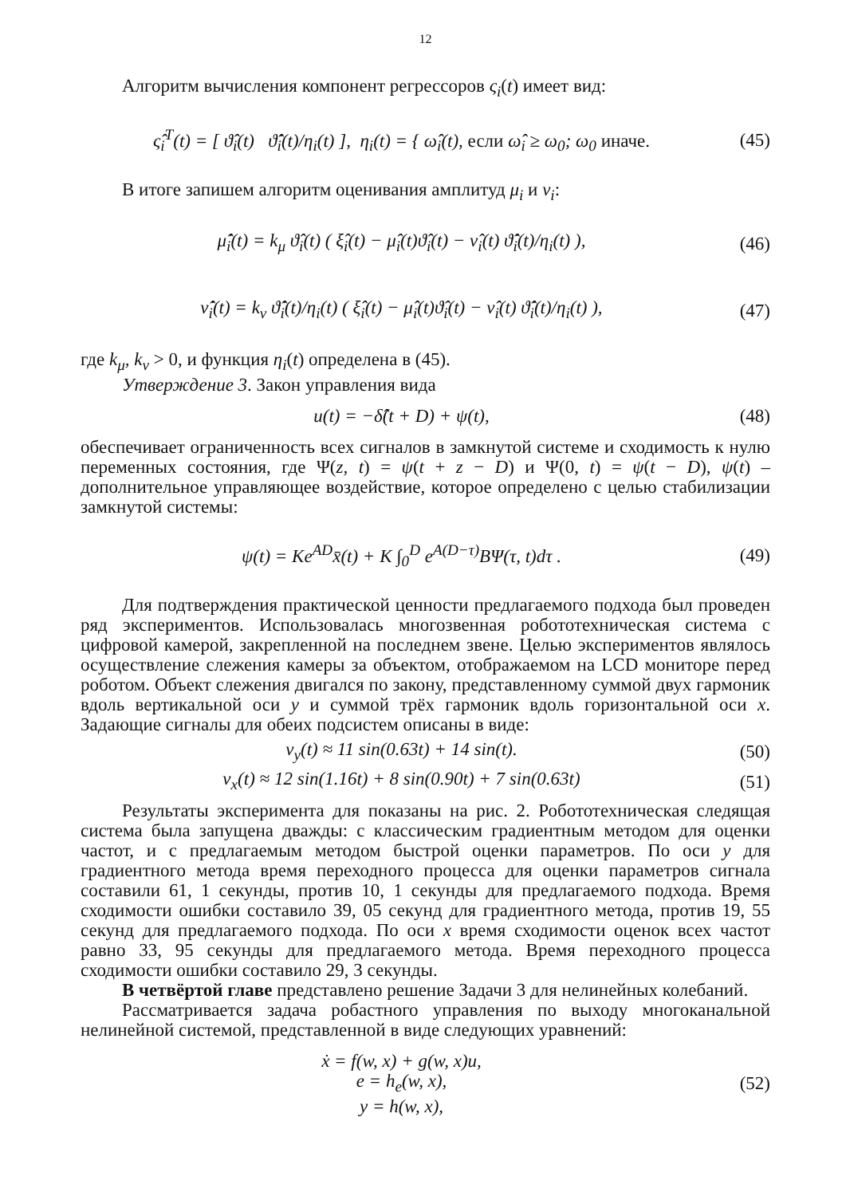12
Алгоритм вычисления компонент регрессоров ς<sub>i</sub>(t) имеет вид:
ς̂<sub>i</sub><sup>T</sup>(t) = [ ϑ̂<sub>i</sub>(t) ϑ̂̇<sub>i</sub>(t)/η<sub>i</sub>(t) ], η<sub>i</sub>(t) = { ω̂<sub>i</sub>(t), если ω̂<sub>i</sub> ≥ ω<sub>0</sub>; ω<sub>0</sub> иначе.
(45)
В итоге запишем алгоритм оценивания амплитуд μ<sub>i</sub> и ν<sub>i</sub>:
μ̂̇<sub>i</sub>(t) = k<sub>μ</sub> ϑ̂<sub>i</sub>(t) ( ξ̂<sub>i</sub>(t) − μ̂<sub>i</sub>(t)ϑ̂<sub>i</sub>(t) − ν̂<sub>i</sub>(t) ϑ̂̇<sub>i</sub>(t)/η<sub>i</sub>(t) ),
(46)
ν̂̇<sub>i</sub>(t) = k<sub>ν</sub> ϑ̂̇<sub>i</sub>(t)/η<sub>i</sub>(t) ( ξ̂<sub>i</sub>(t) − μ̂<sub>i</sub>(t)ϑ̂<sub>i</sub>(t) − ν̂<sub>i</sub>(t) ϑ̂̇<sub>i</sub>(t)/η<sub>i</sub>(t) ),
(47)
где k<sub>μ</sub>, k<sub>ν</sub> > 0, и функция η<sub>i</sub>(t) определена в (45).
Утверждение 3. Закон управления вида
u(t) = −δ̂(t + D) + ψ(t), (48)
обеспечивает ограниченность всех сигналов в замкнутой системе и сходимость к нулю переменных состояния, где Ψ(z, t) = ψ(t + z − D) и Ψ(0, t) = ψ(t − D), ψ(t) – дополнительное управляющее воздействие, которое определено с целью стабилизации замкнутой системы:
ψ(t) = Ke<sup>AD</sup>x̄(t) + K ∫<sub>0</sub><sup>D</sup> e<sup>A(D−τ)</sup>BΨ(τ, t)dτ .
(49)
Для подтверждения практической ценности предлагаемого подхода был проведен ряд экспериментов. Использовалась многозвенная робототехническая система с цифровой камерой, закрепленной на последнем звене. Целью экспериментов являлось осуществление слежения камеры за объектом, отображаемом на LCD мониторе перед роботом. Объект слежения двигался по закону, представленному суммой двух гармоник вдоль вертикальной оси y и суммой трёх гармоник вдоль горизонтальной оси x. Задающие сигналы для обеих подсистем описаны в виде:
v<sub>y</sub>(t) ≈ 11 sin(0.63t) + 14 sin(t).
(50)
v<sub>x</sub>(t) ≈ 12 sin(1.16t) + 8 sin(0.90t) + 7 sin(0.63t)
(51)
Результаты эксперимента для показаны на рис. 2. Робототехническая следящая система была запущена дважды: с классическим градиентным методом для оценки частот, и с предлагаемым методом быстрой оценки параметров. По оси y для градиентного метода время переходного процесса для оценки параметров сигнала составили 61, 1 секунды, против 10, 1 секунды для предлагаемого подхода. Время сходимости ошибки составило 39, 05 секунд для градиентного метода, против 19, 55 секунд для предлагаемого подхода. По оси x время сходимости оценок всех частот равно 33, 95 секунды для предлагаемого метода. Время переходного процесса сходимости ошибки составило 29, 3 секунды.
В четвёртой главе представлено решение Задачи 3 для нелинейных колебаний.
Рассматривается задача робастного управления по выходу многоканальной нелинейной системой, представленной в виде следующих уравнений:
ẋ = f(w, x) + g(w, x)u,
e = h<sub>e</sub>(w, x),
y = h(w, x),
(52)